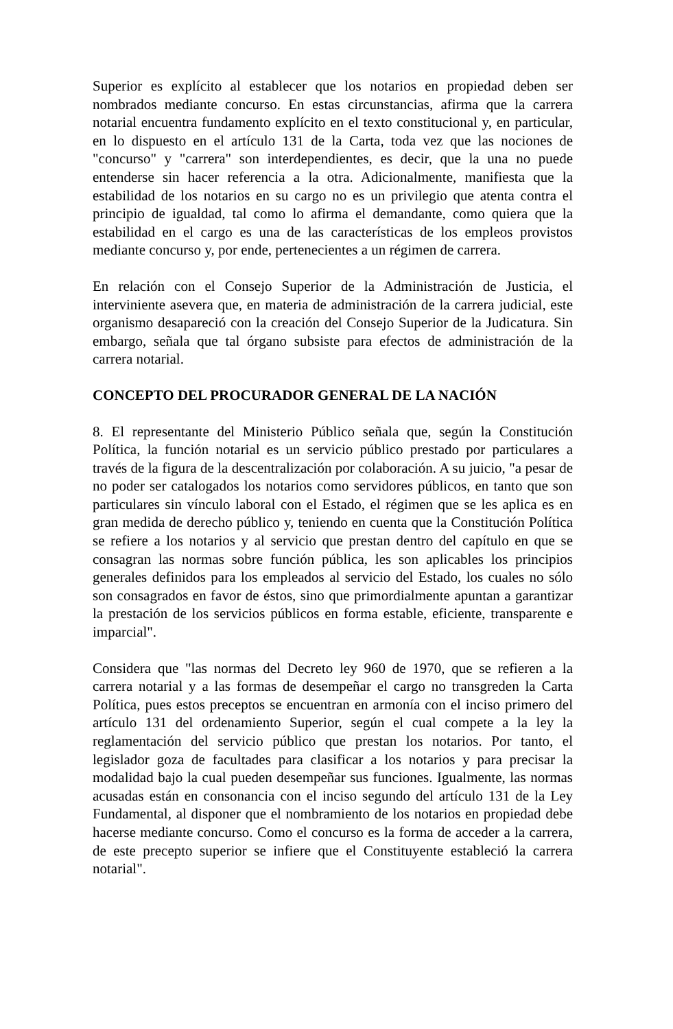Superior es explícito al establecer que los notarios en propiedad deben ser nombrados mediante concurso. En estas circunstancias, afirma que la carrera notarial encuentra fundamento explícito en el texto constitucional y, en particular, en lo dispuesto en el artículo 131 de la Carta, toda vez que las nociones de "concurso" y "carrera" son interdependientes, es decir, que la una no puede entenderse sin hacer referencia a la otra. Adicionalmente, manifiesta que la estabilidad de los notarios en su cargo no es un privilegio que atenta contra el principio de igualdad, tal como lo afirma el demandante, como quiera que la estabilidad en el cargo es una de las características de los empleos provistos mediante concurso y, por ende, pertenecientes a un régimen de carrera.
En relación con el Consejo Superior de la Administración de Justicia, el interviniente asevera que, en materia de administración de la carrera judicial, este organismo desapareció con la creación del Consejo Superior de la Judicatura. Sin embargo, señala que tal órgano subsiste para efectos de administración de la carrera notarial.
CONCEPTO DEL PROCURADOR GENERAL DE LA NACIÓN
8. El representante del Ministerio Público señala que, según la Constitución Política, la función notarial es un servicio público prestado por particulares a través de la figura de la descentralización por colaboración. A su juicio, "a pesar de no poder ser catalogados los notarios como servidores públicos, en tanto que son particulares sin vínculo laboral con el Estado, el régimen que se les aplica es en gran medida de derecho público y, teniendo en cuenta que la Constitución Política se refiere a los notarios y al servicio que prestan dentro del capítulo en que se consagran las normas sobre función pública, les son aplicables los principios generales definidos para los empleados al servicio del Estado, los cuales no sólo son consagrados en favor de éstos, sino que primordialmente apuntan a garantizar la prestación de los servicios públicos en forma estable, eficiente, transparente e imparcial".
Considera que "las normas del Decreto ley 960 de 1970, que se refieren a la carrera notarial y a las formas de desempeñar el cargo no transgreden la Carta Política, pues estos preceptos se encuentran en armonía con el inciso primero del artículo 131 del ordenamiento Superior, según el cual compete a la ley la reglamentación del servicio público que prestan los notarios. Por tanto, el legislador goza de facultades para clasificar a los notarios y para precisar la modalidad bajo la cual pueden desempeñar sus funciones. Igualmente, las normas acusadas están en consonancia con el inciso segundo del artículo 131 de la Ley Fundamental, al disponer que el nombramiento de los notarios en propiedad debe hacerse mediante concurso. Como el concurso es la forma de acceder a la carrera, de este precepto superior se infiere que el Constituyente estableció la carrera notarial".